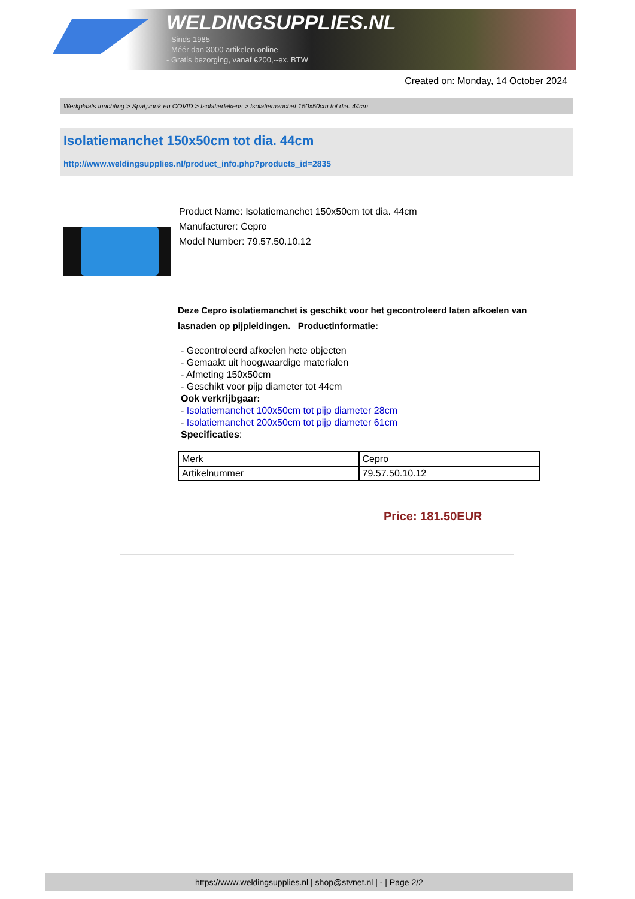WELDINGSUPPLIES.NL
- Sinds 1985
- Méér dan 3000 artikelen online
- Gratis bezorging, vanaf €200,--ex. BTW
Created on: Monday, 14 October 2024
Werkplaats inrichting > Spat,vonk en COVID > Isolatiedekens > Isolatiemanchet 150x50cm tot dia. 44cm
Isolatiemanchet 150x50cm tot dia. 44cm
http://www.weldingsupplies.nl/product_info.php?products_id=2835
Product Name: Isolatiemanchet 150x50cm tot dia. 44cm
Manufacturer: Cepro
Model Number: 79.57.50.10.12
Deze Cepro isolatiemanchet is geschikt voor het gecontroleerd laten afkoelen van lasnaden op pijpleidingen. Productinformatie:
- Gecontroleerd afkoelen hete objecten
- Gemaakt uit hoogwaardige materialen
- Afmeting 150x50cm
- Geschikt voor pijp diameter tot 44cm
Ook verkrijbgaar:
- Isolatiemanchet 100x50cm tot pijp diameter 28cm
- Isolatiemanchet 200x50cm tot pijp diameter 61cm
Specificaties:
| Merk | Cepro |
| Artikelnummer | 79.57.50.10.12 |
Price: 181.50EUR
https://www.weldingsupplies.nl | shop@stvnet.nl | - | Page 2/2